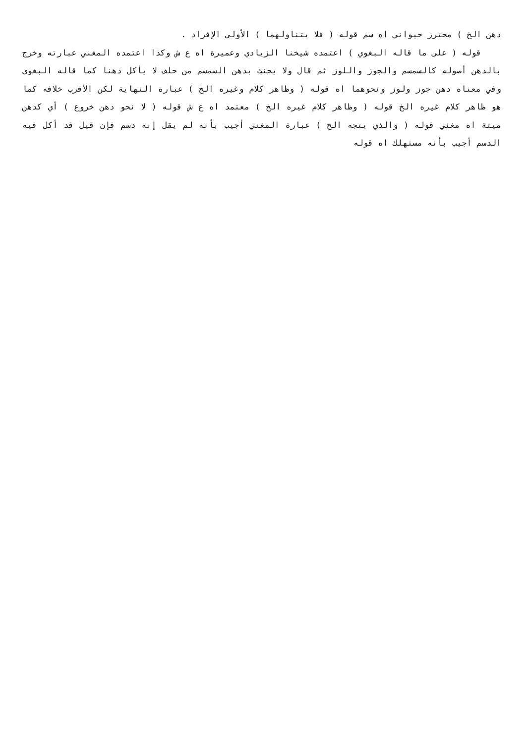دهن الخ ) محترز حيواني اه سم قوله ( فلا يتناولهما ) الأولى الإفراد .
قوله ( على ما قاله البغوي ) اعتمده شيخنا الزيادي وعميرة اه ع ش وكذا اعتمده المغني عبارته وخرج بالدهن أصوله كالسمسم والجوز واللوز ثم قال ولا يحنث بدهن السمسم من حلف لا يأكل دهنا كما قاله البغوي وفي معناه دهن جوز ولوز ونحوهما اه قوله ( وظاهر كلام وغيره الخ ) عبارة النهاية لكن الأقرب خلافه كما هو ظاهر كلام غيره الخ قوله ( وظاهر كلام غيره الخ ) معتمد اه ع ش قوله ( لا نحو دهن خروع ) أي كدهن ميتة اه مغني قوله ( والذي يتجه الخ ) عبارة المغني أجيب بأنه لم يقل إنه دسم فإن قيل قد أكل فيه الدسم أجيب بأنه مستهلك اه قوله